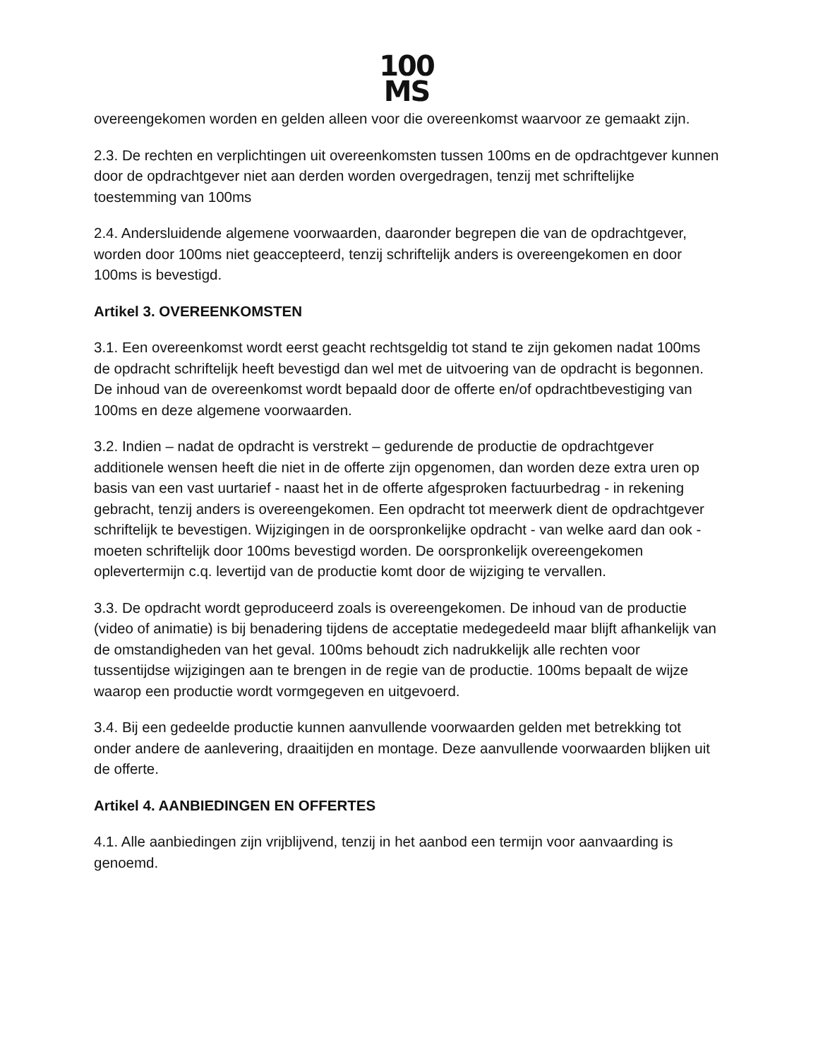100
MS
overeengekomen worden en gelden alleen voor die overeenkomst waarvoor ze gemaakt zijn.
2.3. De rechten en verplichtingen uit overeenkomsten tussen 100ms en de opdrachtgever kunnen door de opdrachtgever niet aan derden worden overgedragen, tenzij met schriftelijke toestemming van 100ms
2.4. Andersluidende algemene voorwaarden, daaronder begrepen die van de opdrachtgever, worden door 100ms niet geaccepteerd, tenzij schriftelijk anders is overeengekomen en door 100ms is bevestigd.
Artikel 3. OVEREENKOMSTEN
3.1. Een overeenkomst wordt eerst geacht rechtsgeldig tot stand te zijn gekomen nadat 100ms de opdracht schriftelijk heeft bevestigd dan wel met de uitvoering van de opdracht is begonnen. De inhoud van de overeenkomst wordt bepaald door de offerte en/of opdrachtbevestiging van 100ms en deze algemene voorwaarden.
3.2. Indien – nadat de opdracht is verstrekt – gedurende de productie de opdrachtgever additionele wensen heeft die niet in de offerte zijn opgenomen, dan worden deze extra uren op basis van een vast uurtarief - naast het in de offerte afgesproken factuurbedrag - in rekening gebracht, tenzij anders is overeengekomen. Een opdracht tot meerwerk dient de opdrachtgever schriftelijk te bevestigen. Wijzigingen in de oorspronkelijke opdracht - van welke aard dan ook - moeten schriftelijk door 100ms bevestigd worden. De oorspronkelijk overeengekomen oplevertermijn c.q. levertijd van de productie komt door de wijziging te vervallen.
3.3. De opdracht wordt geproduceerd zoals is overeengekomen. De inhoud van de productie (video of animatie) is bij benadering tijdens de acceptatie medegedeeld maar blijft afhankelijk van de omstandigheden van het geval. 100ms behoudt zich nadrukkelijk alle rechten voor tussentijdse wijzigingen aan te brengen in de regie van de productie. 100ms bepaalt de wijze waarop een productie wordt vormgegeven en uitgevoerd.
3.4. Bij een gedeelde productie kunnen aanvullende voorwaarden gelden met betrekking tot onder andere de aanlevering, draaitijden en montage. Deze aanvullende voorwaarden blijken uit de offerte.
Artikel 4. AANBIEDINGEN EN OFFERTES
4.1. Alle aanbiedingen zijn vrijblijvend, tenzij in het aanbod een termijn voor aanvaarding is genoemd.